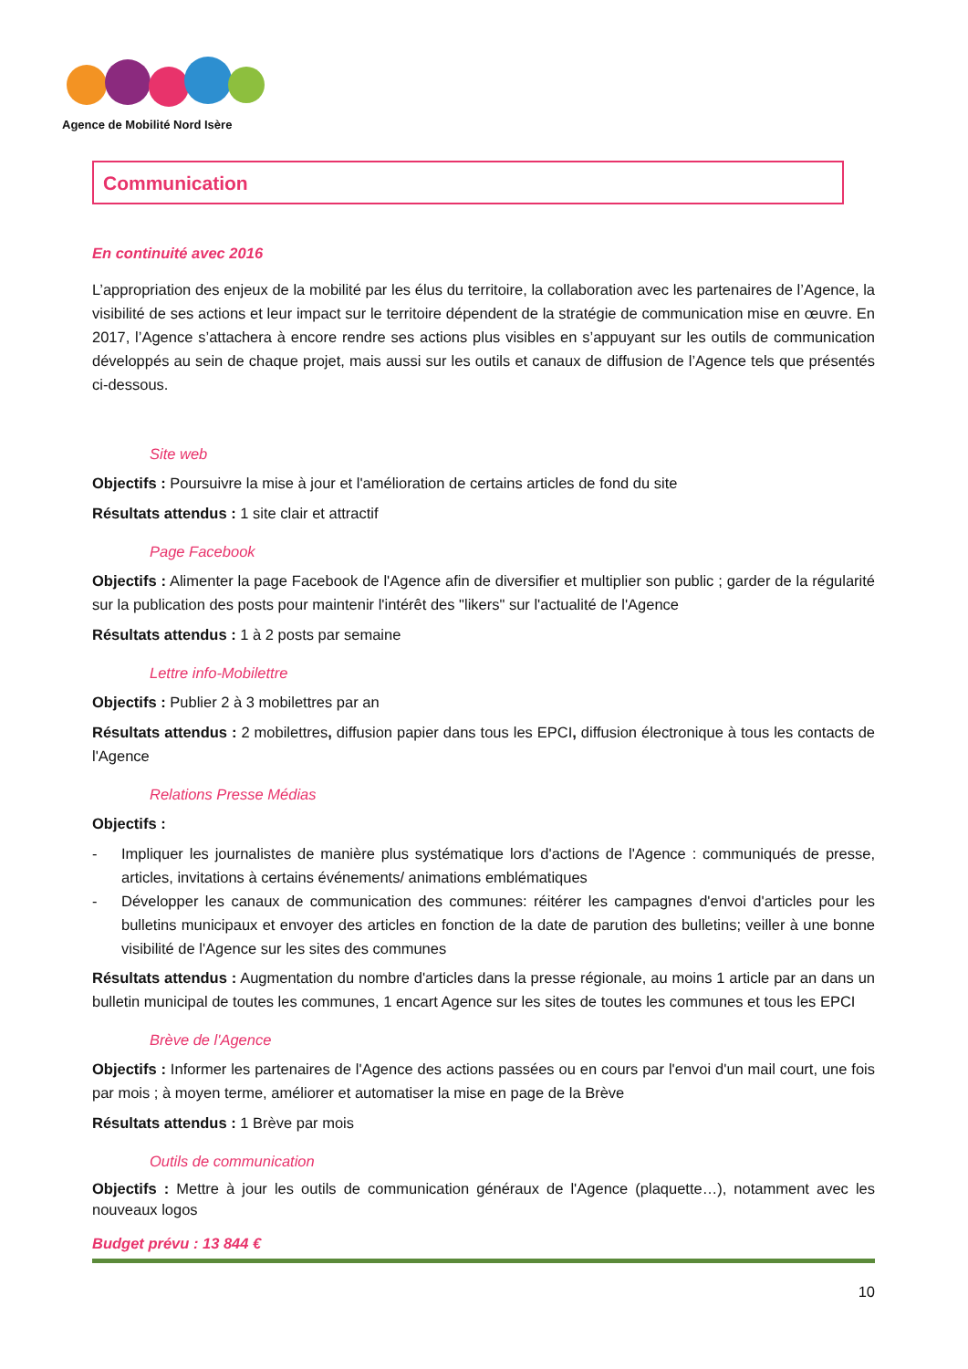Agence de Mobilité Nord Isère
Communication
En continuité avec 2016
L’appropriation des enjeux de la mobilité par les élus du territoire, la collaboration avec les partenaires de l’Agence, la visibilité de ses actions et leur impact sur le territoire dépendent de la stratégie de communication mise en œuvre. En 2017, l’Agence s’attachera à encore rendre ses actions plus visibles en s’appuyant sur les outils de communication développés au sein de chaque projet, mais aussi sur les outils et canaux de diffusion de l’Agence tels que présentés ci-dessous.
Site web
Objectifs : Poursuivre la mise à jour et l'amélioration de certains articles de fond du site
Résultats attendus : 1 site clair et attractif
Page Facebook
Objectifs : Alimenter la page Facebook de l'Agence afin de diversifier et multiplier son public ; garder de la régularité sur la publication des posts pour maintenir l'intérêt des "likers" sur l'actualité de l'Agence
Résultats attendus : 1 à 2 posts par semaine
Lettre info-Mobilettre
Objectifs : Publier 2 à 3 mobilettres par an
Résultats attendus : 2 mobilettres, diffusion papier dans tous les EPCI, diffusion électronique à tous les contacts de l'Agence
Relations Presse Médias
Objectifs :
- Impliquer les journalistes de manière plus systématique lors d'actions de l'Agence : communiqués de presse, articles, invitations à certains événements/ animations emblématiques
- Développer les canaux de communication des communes: réitérer les campagnes d'envoi d'articles pour les bulletins municipaux et envoyer des articles en fonction de la date de parution des bulletins; veiller à une bonne visibilité de l'Agence sur les sites des communes
Résultats attendus : Augmentation du nombre d'articles dans la presse régionale, au moins 1 article par an dans un bulletin municipal de toutes les communes, 1 encart Agence sur les sites de toutes les communes et tous les EPCI
Brève de l'Agence
Objectifs : Informer les partenaires de l'Agence des actions passées ou en cours par l'envoi d'un mail court, une fois par mois ; à moyen terme, améliorer et automatiser la mise en page de la Brève
Résultats attendus : 1 Brève par mois
Outils de communication
Objectifs : Mettre à jour les outils de communication généraux de l'Agence (plaquette…), notamment avec les nouveaux logos
Budget prévu : 13 844 €
10